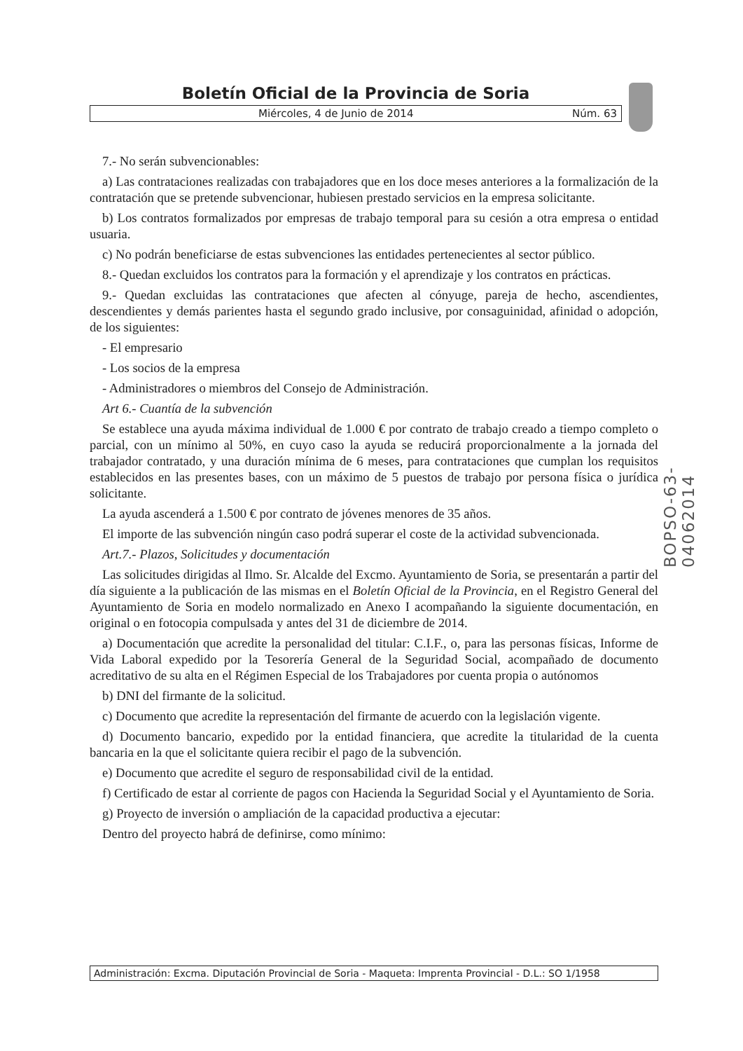Boletín Oficial de la Provincia de Soria
Miércoles, 4 de Junio de 2014 Núm. 63
7.- No serán subvencionables:
a) Las contrataciones realizadas con trabajadores que en los doce meses anteriores a la formalización de la contratación que se pretende subvencionar, hubiesen prestado servicios en la empresa solicitante.
b) Los contratos formalizados por empresas de trabajo temporal para su cesión a otra empresa o entidad usuaria.
c) No podrán beneficiarse de estas subvenciones las entidades pertenecientes al sector público.
8.- Quedan excluidos los contratos para la formación y el aprendizaje y los contratos en prácticas.
9.- Quedan excluidas las contrataciones que afecten al cónyuge, pareja de hecho, ascendientes, descendientes y demás parientes hasta el segundo grado inclusive, por consaguinidad, afinidad o adopción, de los siguientes:
- El empresario
- Los socios de la empresa
- Administradores o miembros del Consejo de Administración.
Art 6.- Cuantía de la subvención
Se establece una ayuda máxima individual de 1.000 € por contrato de trabajo creado a tiempo completo o parcial, con un mínimo al 50%, en cuyo caso la ayuda se reducirá proporcionalmente a la jornada del trabajador contratado, y una duración mínima de 6 meses, para contrataciones que cumplan los requisitos establecidos en las presentes bases, con un máximo de 5 puestos de trabajo por persona física o jurídica solicitante.
La ayuda ascenderá a 1.500 € por contrato de jóvenes menores de 35 años.
El importe de las subvención ningún caso podrá superar el coste de la actividad subvencionada.
Art.7.- Plazos, Solicitudes y documentación
Las solicitudes dirigidas al Ilmo. Sr. Alcalde del Excmo. Ayuntamiento de Soria, se presentarán a partir del día siguiente a la publicación de las mismas en el Boletín Oficial de la Provincia, en el Registro General del Ayuntamiento de Soria en modelo normalizado en Anexo I acompañando la siguiente documentación, en original o en fotocopia compulsada y antes del 31 de diciembre de 2014.
a) Documentación que acredite la personalidad del titular: C.I.F., o, para las personas físicas, Informe de Vida Laboral expedido por la Tesorería General de la Seguridad Social, acompañado de documento acreditativo de su alta en el Régimen Especial de los Trabajadores por cuenta propia o autónomos
b) DNI del firmante de la solicitud.
c) Documento que acredite la representación del firmante de acuerdo con la legislación vigente.
d) Documento bancario, expedido por la entidad financiera, que acredite la titularidad de la cuenta bancaria en la que el solicitante quiera recibir el pago de la subvención.
e) Documento que acredite el seguro de responsabilidad civil de la entidad.
f) Certificado de estar al corriente de pagos con Hacienda la Seguridad Social y el Ayuntamiento de Soria.
g) Proyecto de inversión o ampliación de la capacidad productiva a ejecutar:
Dentro del proyecto habrá de definirse, como mínimo:
BOPSO-63-04062014
Administración: Excma. Diputación Provincial de Soria - Maqueta: Imprenta Provincial - D.L.: SO 1/1958